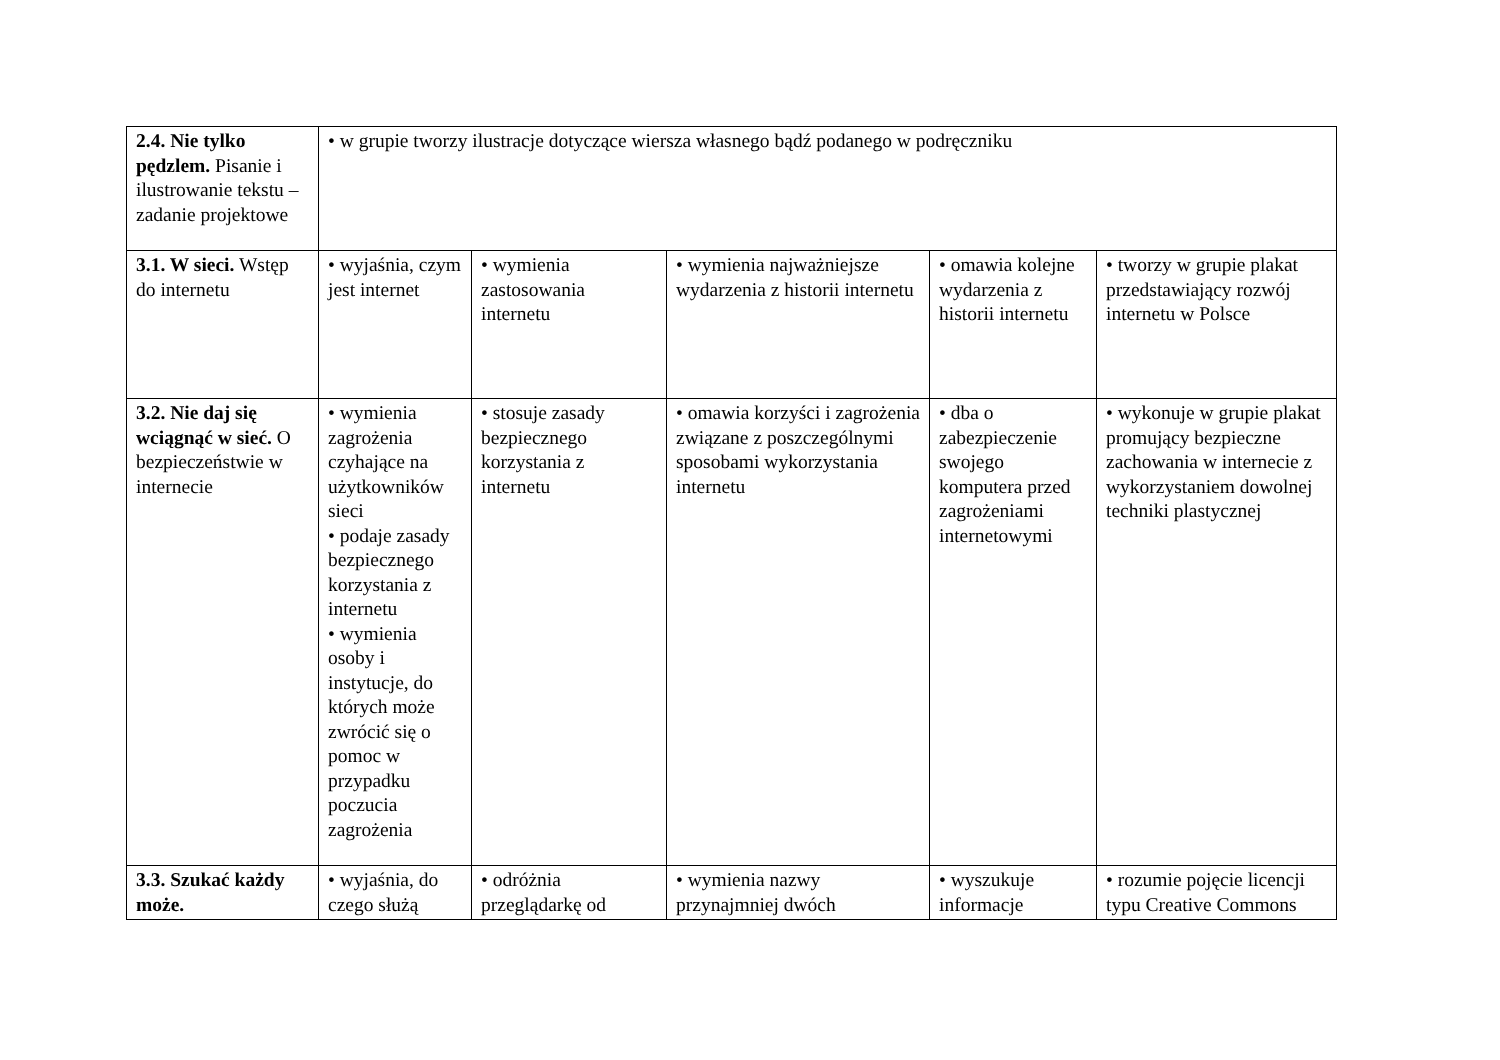| 2.4. Nie tylko pędzlem. Pisanie i ilustrowanie tekstu – zadanie projektowe | • w grupie tworzy ilustracje dotyczące wiersza własnego bądź podanego w podręczniku | | | | |
| 3.1. W sieci. Wstęp do internetu | • wyjaśnia, czym jest internet | • wymienia zastosowania internetu | • wymienia najważniejsze wydarzenia z historii internetu | • omawia kolejne wydarzenia z historii internetu | • tworzy w grupie plakat przedstawiający rozwój internetu w Polsce |
| 3.2. Nie daj się wciągnąć w sieć. O bezpieczeństwie w internecie | • wymienia zagrożenia czyhające na użytkowników sieci • podaje zasady bezpiecznego korzystania z internetu • wymienia osoby i instytucje, do których może zwrócić się o pomoc w przypadku poczucia zagrożenia | • stosuje zasady bezpiecznego korzystania z internetu | • omawia korzyści i zagrożenia związane z poszczególnymi sposobami wykorzystania internetu | • dba o zabezpieczenie swojego komputera przed zagrożeniami internetowymi | • wykonuje w grupie plakat promujący bezpieczne zachowania w internecie z wykorzystaniem dowolnej techniki plastycznej |
| 3.3. Szukać każdy może. | • wyjaśnia, do czego służą | • odróżnia przeglądarkę od | • wymienia nazwy przynajmniej dwóch | • wyszukuje informacje | • rozumie pojęcie licencji typu Creative Commons |